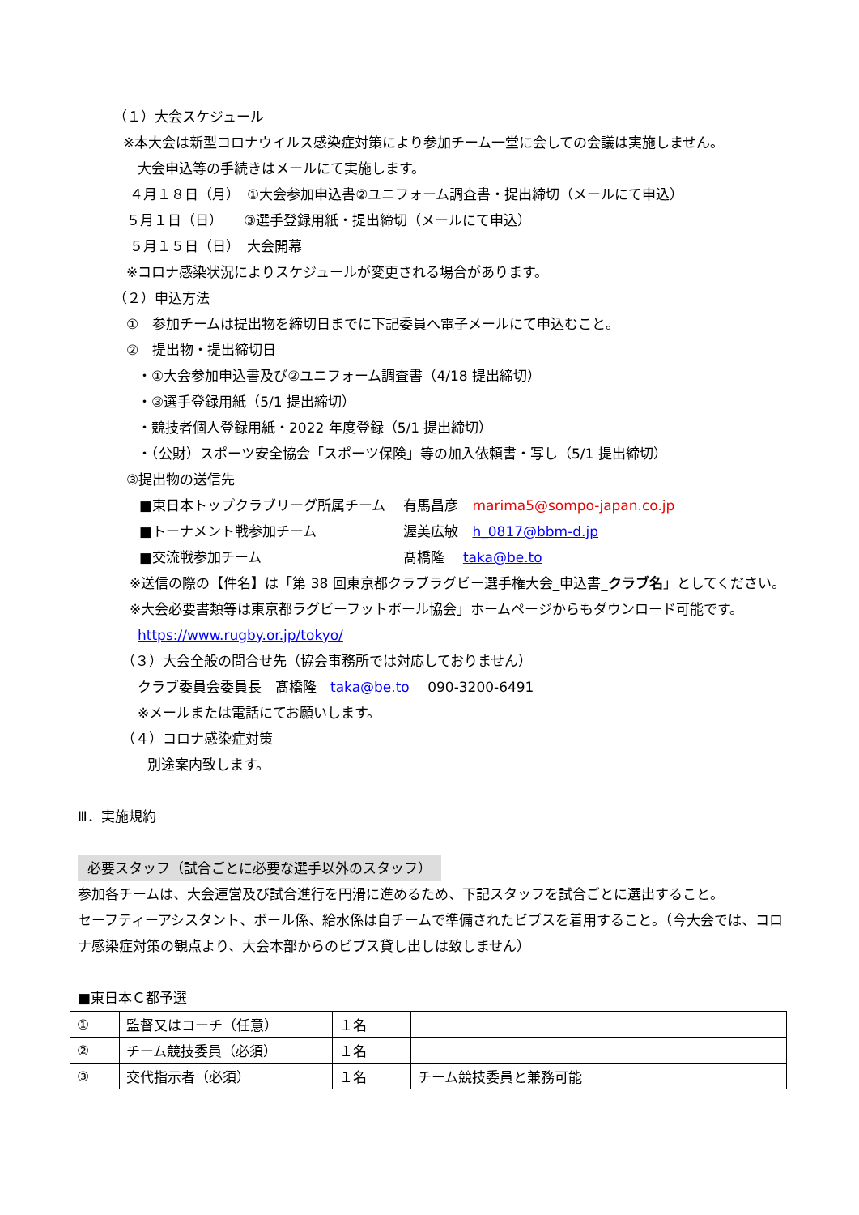（１）大会スケジュール
※本大会は新型コロナウイルス感染症対策により参加チーム一堂に会しての会議は実施しません。
大会申込等の手続きはメールにて実施します。
４月１８日（月）　①大会参加申込書②ユニフォーム調査書・提出締切（メールにて申込）
５月１日（日）　　③選手登録用紙・提出締切（メールにて申込）
５月１５日（日）　大会開幕
※コロナ感染状況によりスケジュールが変更される場合があります。
（２）申込方法
①　参加チームは提出物を締切日までに下記委員へ電子メールにて申込むこと。
②　提出物・提出締切日
・①大会参加申込書及び②ユニフォーム調査書（4/18 提出締切）
・③選手登録用紙（5/1 提出締切）
・競技者個人登録用紙・2022 年度登録（5/1 提出締切）
・（公財）スポーツ安全協会「スポーツ保険」等の加入依頼書・写し（5/1 提出締切）
③提出物の送信先
■東日本トップクラブリーグ所属チーム　 有馬昌彦　marima5@sompo-japan.co.jp
■トーナメント戦参加チーム　　　　　　 渥美広敏　h_0817@bbm-d.jp
■交流戦参加チーム　　　　　　　　　　 髙橋隆　 taka@be.to
※送信の際の【件名】は「第 38 回東京都クラブラグビー選手権大会_申込書_クラブ名」としてください。
※大会必要書類等は東京都ラグビーフットボール協会」ホームページからもダウンロード可能です。
https://www.rugby.or.jp/tokyo/
（３）大会全般の問合せ先（協会事務所では対応しておりません）
クラブ委員会委員長　髙橋隆　taka@be.to　 090-3200-6491
※メールまたは電話にてお願いします。
（４）コロナ感染症対策
別途案内致します。
Ⅲ．実施規約
必要スタッフ（試合ごとに必要な選手以外のスタッフ）
参加各チームは、大会運営及び試合進行を円滑に進めるため、下記スタッフを試合ごとに選出すること。
セーフティーアシスタント、ボール係、給水係は自チームで準備されたビブスを着用すること。（今大会では、コロナ感染症対策の観点より、大会本部からのビブス貸し出しは致しません）
■東日本Ｃ都予選
| ① | 監督又はコーチ（任意） | １名 | |
| ② | チーム競技委員（必須） | １名 | |
| ③ | 交代指示者（必須） | １名 | チーム競技委員と兼務可能 |